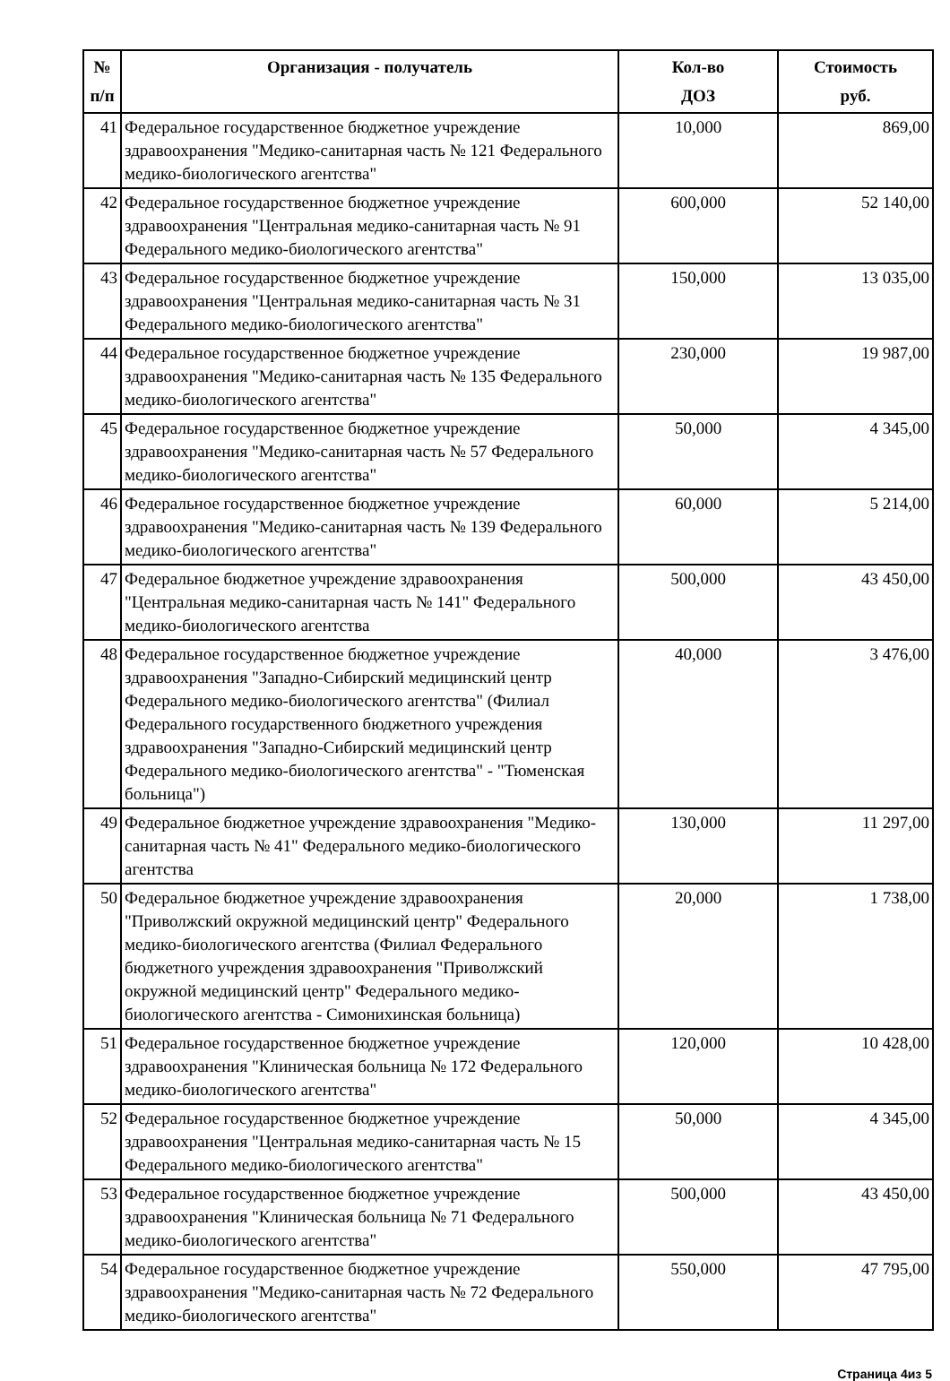| № п/п | Организация - получатель | Кол-во ДОЗ | Стоимость руб. |
| --- | --- | --- | --- |
| 41 | Федеральное государственное бюджетное учреждение здравоохранения "Медико-санитарная часть № 121 Федерального медико-биологического агентства" | 10,000 | 869,00 |
| 42 | Федеральное государственное бюджетное учреждение здравоохранения "Центральная медико-санитарная часть № 91 Федерального медико-биологического агентства" | 600,000 | 52 140,00 |
| 43 | Федеральное государственное бюджетное учреждение здравоохранения "Центральная медико-санитарная часть № 31 Федерального медико-биологического агентства" | 150,000 | 13 035,00 |
| 44 | Федеральное государственное бюджетное учреждение здравоохранения "Медико-санитарная часть № 135 Федерального медико-биологического агентства" | 230,000 | 19 987,00 |
| 45 | Федеральное государственное бюджетное учреждение здравоохранения "Медико-санитарная часть № 57 Федерального медико-биологического агентства" | 50,000 | 4 345,00 |
| 46 | Федеральное государственное бюджетное учреждение здравоохранения "Медико-санитарная часть № 139 Федерального медико-биологического агентства" | 60,000 | 5 214,00 |
| 47 | Федеральное бюджетное учреждение здравоохранения "Центральная медико-санитарная часть № 141" Федерального медико-биологического агентства | 500,000 | 43 450,00 |
| 48 | Федеральное государственное бюджетное учреждение здравоохранения "Западно-Сибирский медицинский центр Федерального медико-биологического агентства" (Филиал Федерального государственного бюджетного учреждения здравоохранения "Западно-Сибирский медицинский центр Федерального медико-биологического агентства" - "Тюменская больница") | 40,000 | 3 476,00 |
| 49 | Федеральное бюджетное учреждение здравоохранения "Медико-санитарная часть № 41" Федерального медико-биологического агентства | 130,000 | 11 297,00 |
| 50 | Федеральное бюджетное учреждение здравоохранения "Приволжский окружной медицинский центр" Федерального медико-биологического агентства (Филиал Федерального бюджетного учреждения здравоохранения "Приволжский окружной медицинский центр" Федерального медико-биологического агентства - Симонихинская больница) | 20,000 | 1 738,00 |
| 51 | Федеральное государственное бюджетное учреждение здравоохранения "Клиническая больница № 172 Федерального медико-биологического агентства" | 120,000 | 10 428,00 |
| 52 | Федеральное государственное бюджетное учреждение здравоохранения "Центральная медико-санитарная часть № 15 Федерального медико-биологического агентства" | 50,000 | 4 345,00 |
| 53 | Федеральное государственное бюджетное учреждение здравоохранения "Клиническая больница № 71 Федерального медико-биологического агентства" | 500,000 | 43 450,00 |
| 54 | Федеральное государственное бюджетное учреждение здравоохранения "Медико-санитарная часть № 72 Федерального медико-биологического агентства" | 550,000 | 47 795,00 |
Страница 4из 5